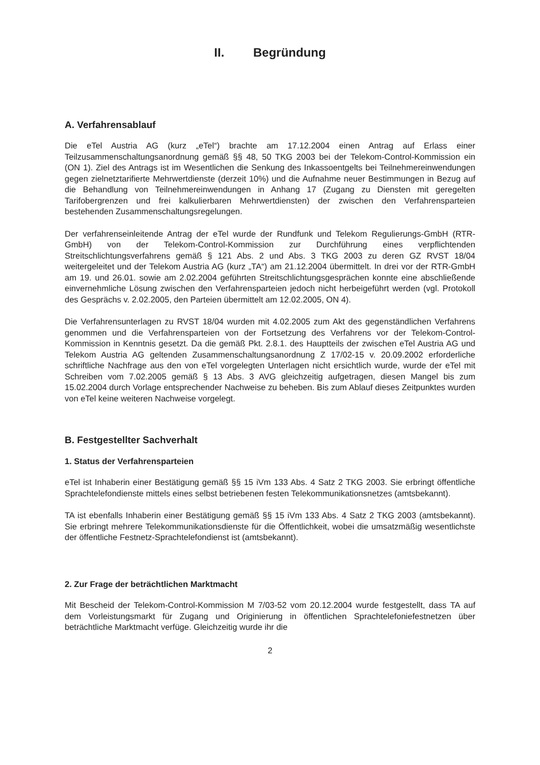II. Begründung
A. Verfahrensablauf
Die eTel Austria AG (kurz „eTel“) brachte am 17.12.2004 einen Antrag auf Erlass einer Teilzusammenschaltungsanordnung gemäß §§ 48, 50 TKG 2003 bei der Telekom-Control-Kommission ein (ON 1). Ziel des Antrags ist im Wesentlichen die Senkung des Inkassoentgelts bei Teilnehmereinwendungen gegen zielnetztarifierte Mehrwertdienste (derzeit 10%) und die Aufnahme neuer Bestimmungen in Bezug auf die Behandlung von Teilnehmereinwendungen in Anhang 17 (Zugang zu Diensten mit geregelten Tarifobergrenzen und frei kalkulierbaren Mehrwertdiensten) der zwischen den Verfahrensparteien bestehenden Zusammenschaltungsregelungen.
Der verfahrenseinleitende Antrag der eTel wurde der Rundfunk und Telekom Regulierungs-GmbH (RTR-GmbH) von der Telekom-Control-Kommission zur Durchführung eines verpflichtenden Streitschlichtungsverfahrens gemäß § 121 Abs. 2 und Abs. 3 TKG 2003 zu deren GZ RVST 18/04 weitergeleitet und der Telekom Austria AG (kurz „TA“) am 21.12.2004 übermittelt. In drei vor der RTR-GmbH am 19. und 26.01. sowie am 2.02.2004 geführten Streitschlichtungsgesprächen konnte eine abschließende einvernehmliche Lösung zwischen den Verfahrensparteien jedoch nicht herbeigeführt werden (vgl. Protokoll des Gesprächs v. 2.02.2005, den Parteien übermittelt am 12.02.2005, ON 4).
Die Verfahrensunterlagen zu RVST 18/04 wurden mit 4.02.2005 zum Akt des gegenständlichen Verfahrens genommen und die Verfahrensparteien von der Fortsetzung des Verfahrens vor der Telekom-Control-Kommission in Kenntnis gesetzt. Da die gemäß Pkt. 2.8.1. des Hauptteils der zwischen eTel Austria AG und Telekom Austria AG geltenden Zusammenschaltungsanordnung Z 17/02-15 v. 20.09.2002 erforderliche schriftliche Nachfrage aus den von eTel vorgelegten Unterlagen nicht ersichtlich wurde, wurde der eTel mit Schreiben vom 7.02.2005 gemäß § 13 Abs. 3 AVG gleichzeitig aufgetragen, diesen Mangel bis zum 15.02.2004 durch Vorlage entsprechender Nachweise zu beheben. Bis zum Ablauf dieses Zeitpunktes wurden von eTel keine weiteren Nachweise vorgelegt.
B. Festgestellter Sachverhalt
1. Status der Verfahrensparteien
eTel ist Inhaberin einer Bestätigung gemäß §§ 15 iVm 133 Abs. 4 Satz 2 TKG 2003. Sie erbringt öffentliche Sprachtelefondienste mittels eines selbst betriebenen festen Telekommunikationsnetzes (amtsbekannt).
TA ist ebenfalls Inhaberin einer Bestätigung gemäß §§ 15 iVm 133 Abs. 4 Satz 2 TKG 2003 (amtsbekannt). Sie erbringt mehrere Telekommunikationsdienste für die Öffentlichkeit, wobei die umsatzmäßig wesentlichste der öffentliche Festnetz-Sprachtelefondienst ist (amtsbekannt).
2. Zur Frage der beträchtlichen Marktmacht
Mit Bescheid der Telekom-Control-Kommission M 7/03-52 vom 20.12.2004 wurde festgestellt, dass TA auf dem Vorleistungsmarkt für Zugang und Originierung in öffentlichen Sprachtelefoniefestnetzen über beträchtliche Marktmacht verfüge. Gleichzeitig wurde ihr die
2